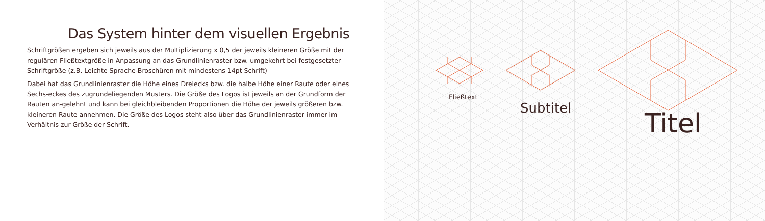Das System hinter dem visuellen Ergebnis
Schriftgrößen ergeben sich jeweils aus der Multiplizierung x 0,5 der jeweils kleineren Größe mit der regulären Fließtextgröße in Anpassung an das Grundlinienraster bzw. umgekehrt bei festgesetzter Schriftgröße (z.B. Leichte Sprache-Broschüren mit mindestens 14pt Schrift)
Dabei hat das Grundlinienraster die Höhe eines Dreiecks bzw. die halbe Höhe einer Raute oder eines Sechs-eckes des zugrundeliegenden Musters. Die Größe des Logos ist jeweils an der Grundform der Rauten an-gelehnt und kann bei gleichbleibenden Proportionen die Höhe der jeweils größeren bzw. kleineren Raute annehmen. Die Größe des Logos steht also über das Grundlinienraster immer im Verhältnis zur Größe der Schrift.
Fließtext
Subtitel Titel